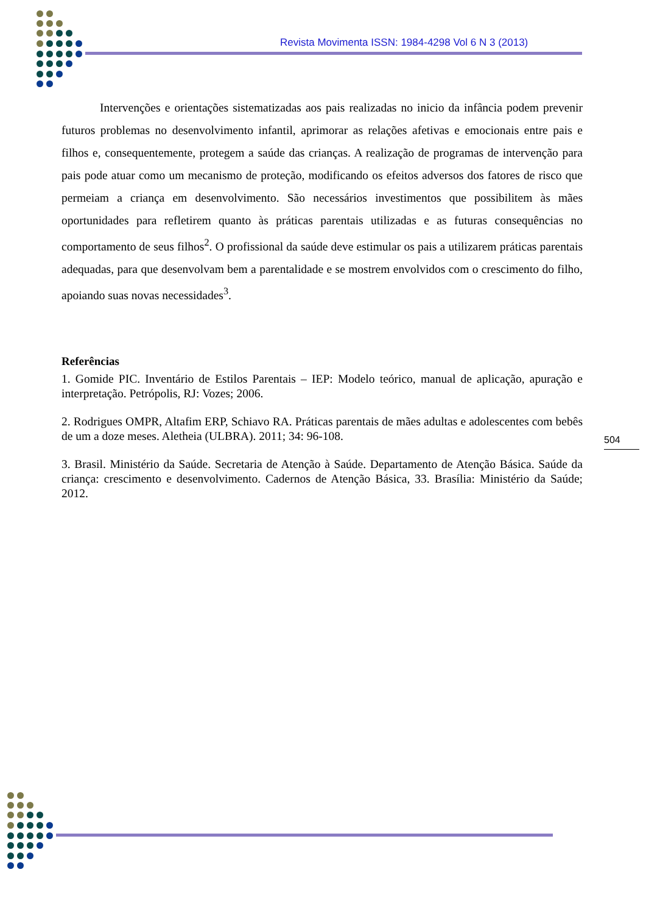Revista Movimenta ISSN: 1984-4298 Vol 6 N 3 (2013)
Intervenções e orientações sistematizadas aos pais realizadas no inicio da infância podem prevenir futuros problemas no desenvolvimento infantil, aprimorar as relações afetivas e emocionais entre pais e filhos e, consequentemente, protegem a saúde das crianças. A realização de programas de intervenção para pais pode atuar como um mecanismo de proteção, modificando os efeitos adversos dos fatores de risco que permeiam a criança em desenvolvimento. São necessários investimentos que possibilitem às mães oportunidades para refletirem quanto às práticas parentais utilizadas e as futuras consequências no comportamento de seus filhos<sup>2</sup>. O profissional da saúde deve estimular os pais a utilizarem práticas parentais adequadas, para que desenvolvam bem a parentalidade e se mostrem envolvidos com o crescimento do filho, apoiando suas novas necessidades<sup>3</sup>.
Referências
1. Gomide PIC. Inventário de Estilos Parentais – IEP: Modelo teórico, manual de aplicação, apuração e interpretação. Petrópolis, RJ: Vozes; 2006.
2. Rodrigues OMPR, Altafim ERP, Schiavo RA. Práticas parentais de mães adultas e adolescentes com bebês de um a doze meses. Aletheia (ULBRA). 2011; 34: 96-108.
3. Brasil. Ministério da Saúde. Secretaria de Atenção à Saúde. Departamento de Atenção Básica. Saúde da criança: crescimento e desenvolvimento. Cadernos de Atenção Básica, 33. Brasília: Ministério da Saúde; 2012.
504